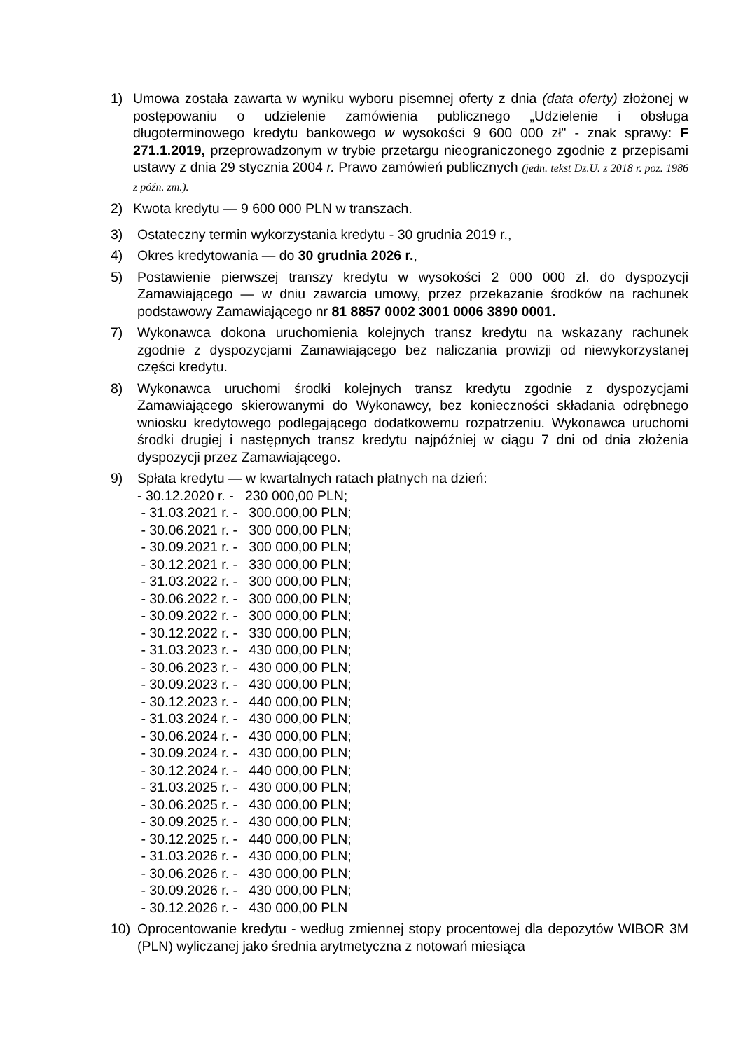1) Umowa została zawarta w wyniku wyboru pisemnej oferty z dnia (data oferty) złożonej w postępowaniu o udzielenie zamówienia publicznego „Udzielenie i obsługa długoterminowego kredytu bankowego w wysokości 9 600 000 zł" - znak sprawy: F 271.1.2019, przeprowadzonym w trybie przetargu nieograniczonego zgodnie z przepisami ustawy z dnia 29 stycznia 2004 r. Prawo zamówień publicznych (jedn. tekst Dz.U. z 2018 r. poz. 1986 z późn. zm.).
2) Kwota kredytu — 9 600 000 PLN w transzach.
3) Ostateczny termin wykorzystania kredytu - 30 grudnia 2019 r.,
4) Okres kredytowania — do 30 grudnia 2026 r.,
5) Postawienie pierwszej transzy kredytu w wysokości 2 000 000 zł. do dyspozycji Zamawiającego — w dniu zawarcia umowy, przez przekazanie środków na rachunek podstawowy Zamawiającego nr 81 8857 0002 3001 0006 3890 0001.
7) Wykonawca dokona uruchomienia kolejnych transz kredytu na wskazany rachunek zgodnie z dyspozycjami Zamawiającego bez naliczania prowizji od niewykorzystanej części kredytu.
8) Wykonawca uruchomi środki kolejnych transz kredytu zgodnie z dyspozycjami Zamawiającego skierowanymi do Wykonawcy, bez konieczności składania odrębnego wniosku kredytowego podlegającego dodatkowemu rozpatrzeniu. Wykonawca uruchomi środki drugiej i następnych transz kredytu najpóźniej w ciągu 7 dni od dnia złożenia dyspozycji przez Zamawiającego.
9) Spłata kredytu — w kwartalnych ratach płatnych na dzień:
- 30.12.2020 r. - 230 000,00 PLN;
- 31.03.2021 r. - 300.000,00 PLN;
- 30.06.2021 r. - 300 000,00 PLN;
- 30.09.2021 r. - 300 000,00 PLN;
- 30.12.2021 r. - 330 000,00 PLN;
- 31.03.2022 r. - 300 000,00 PLN;
- 30.06.2022 r. - 300 000,00 PLN;
- 30.09.2022 r. - 300 000,00 PLN;
- 30.12.2022 r. - 330 000,00 PLN;
- 31.03.2023 r. - 430 000,00 PLN;
- 30.06.2023 r. - 430 000,00 PLN;
- 30.09.2023 r. - 430 000,00 PLN;
- 30.12.2023 r. - 440 000,00 PLN;
- 31.03.2024 r. - 430 000,00 PLN;
- 30.06.2024 r. - 430 000,00 PLN;
- 30.09.2024 r. - 430 000,00 PLN;
- 30.12.2024 r. - 440 000,00 PLN;
- 31.03.2025 r. - 430 000,00 PLN;
- 30.06.2025 r. - 430 000,00 PLN;
- 30.09.2025 r. - 430 000,00 PLN;
- 30.12.2025 r. - 440 000,00 PLN;
- 31.03.2026 r. - 430 000,00 PLN;
- 30.06.2026 r. - 430 000,00 PLN;
- 30.09.2026 r. - 430 000,00 PLN;
- 30.12.2026 r. - 430 000,00 PLN
10) Oprocentowanie kredytu - według zmiennej stopy procentowej dla depozytów WIBOR 3M (PLN) wyliczanej jako średnia arytmetyczna z notowań miesiąca